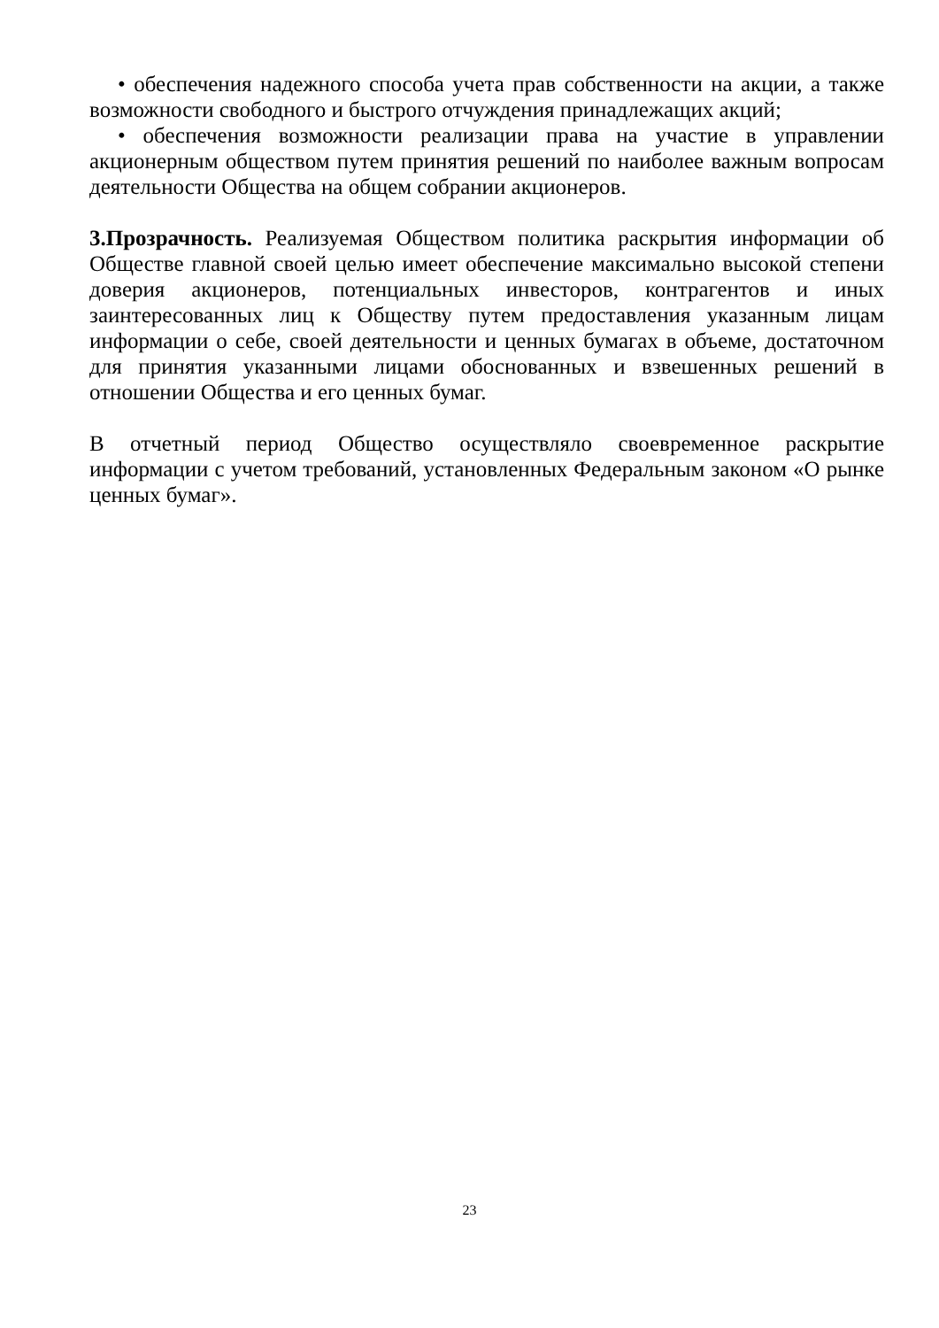• обеспечения надежного способа учета прав собственности на акции, а также возможности свободного и быстрого отчуждения принадлежащих акций;
• обеспечения возможности реализации права на участие в управлении акционерным обществом путем принятия решений по наиболее важным вопросам деятельности Общества на общем собрании акционеров.
3.Прозрачность. Реализуемая Обществом политика раскрытия информации об Обществе главной своей целью имеет обеспечение максимально высокой степени доверия акционеров, потенциальных инвесторов, контрагентов и иных заинтересованных лиц к Обществу путем предоставления указанным лицам информации о себе, своей деятельности и ценных бумагах в объеме, достаточном для принятия указанными лицами обоснованных и взвешенных решений в отношении Общества и его ценных бумаг.
В отчетный период Общество осуществляло своевременное раскрытие информации с учетом требований, установленных Федеральным законом «О рынке ценных бумаг».
23